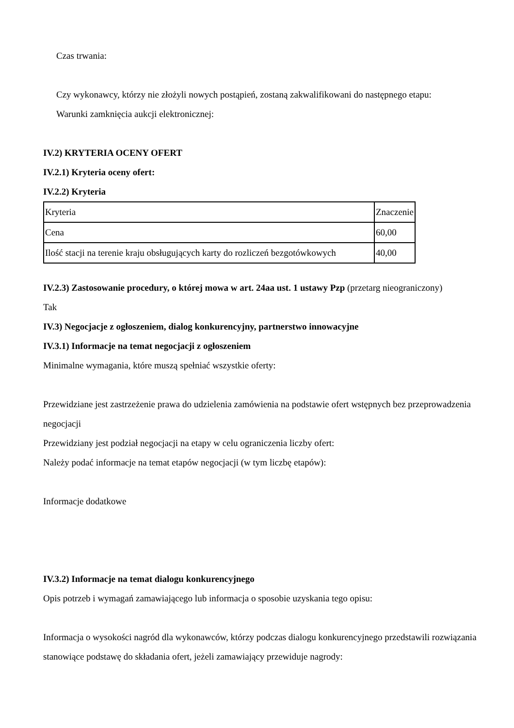Czas trwania:
Czy wykonawcy, którzy nie złożyli nowych postąpień, zostaną zakwalifikowani do następnego etapu:
Warunki zamknięcia aukcji elektronicznej:
IV.2) KRYTERIA OCENY OFERT
IV.2.1) Kryteria oceny ofert:
IV.2.2) Kryteria
| Kryteria | Znaczenie |
| Cena | 60,00 |
| Ilość stacji na terenie kraju obsługujących karty do rozliczeń bezgotówkowych | 40,00 |
IV.2.3) Zastosowanie procedury, o której mowa w art. 24aa ust. 1 ustawy Pzp (przetarg nieograniczony)
Tak
IV.3) Negocjacje z ogłoszeniem, dialog konkurencyjny, partnerstwo innowacyjne
IV.3.1) Informacje na temat negocjacji z ogłoszeniem
Minimalne wymagania, które muszą spełniać wszystkie oferty:
Przewidziane jest zastrzeżenie prawa do udzielenia zamówienia na podstawie ofert wstępnych bez przeprowadzenia negocjacji
Przewidziany jest podział negocjacji na etapy w celu ograniczenia liczby ofert:
Należy podać informacje na temat etapów negocjacji (w tym liczbę etapów):
Informacje dodatkowe
IV.3.2) Informacje na temat dialogu konkurencyjnego
Opis potrzeb i wymagań zamawiającego lub informacja o sposobie uzyskania tego opisu:
Informacja o wysokości nagród dla wykonawców, którzy podczas dialogu konkurencyjnego przedstawili rozwiązania stanowiące podstawę do składania ofert, jeżeli zamawiający przewiduje nagrody: